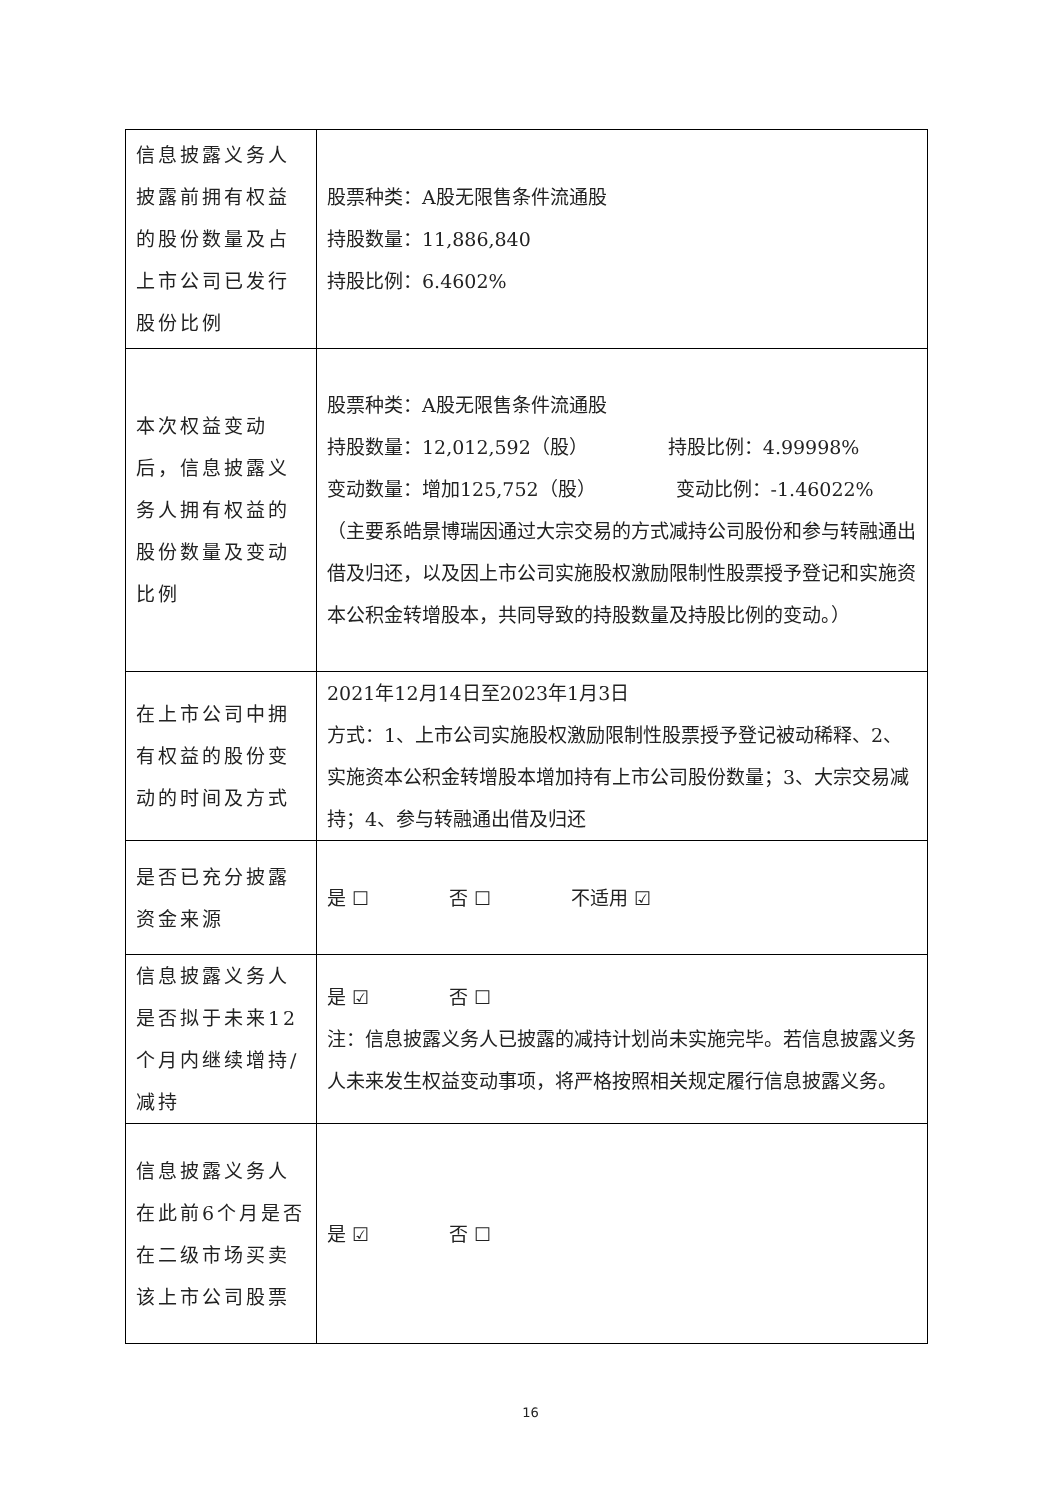| 信息披露义务人披露前拥有权益的股份数量及占上市公司已发行股份比例 | 股票种类：A股无限售条件流通股 持股数量：11,886,840 持股比例：6.4602% |
| 本次权益变动后，信息披露义务人拥有权益的股份数量及变动比例 | 股票种类：A股无限售条件流通股 持股数量：12,012,592（股） 持股比例：4.99998% 变动数量：增加125,752（股） 变动比例：-1.46022% （主要系皓景博瑞因通过大宗交易的方式减持公司股份和参与转融通出借及归还，以及因上市公司实施股权激励限制性股票授予登记和实施资本公积金转增股本，共同导致的持股数量及持股比例的变动。） |
| 在上市公司中拥有权益的股份变动的时间及方式 | 2021年12月14日至2023年1月3日 方式：1、上市公司实施股权激励限制性股票授予登记被动稀释、2、实施资本公积金转增股本增加持有上市公司股份数量；3、大宗交易减持；4、参与转融通出借及归还 |
| 是否已充分披露资金来源 | 是 ☐ 否 ☐ 不适用 ☑ |
| 信息披露义务人是否拟于未来12个月内继续增持/减持 | 是 ☑ 否 ☐ 注：信息披露义务人已披露的减持计划尚未实施完毕。若信息披露义务人未来发生权益变动事项，将严格按照相关规定履行信息披露义务。 |
| 信息披露义务人在此前6个月是否在二级市场买卖该上市公司股票 | 是 ☑ 否 ☐ |
16